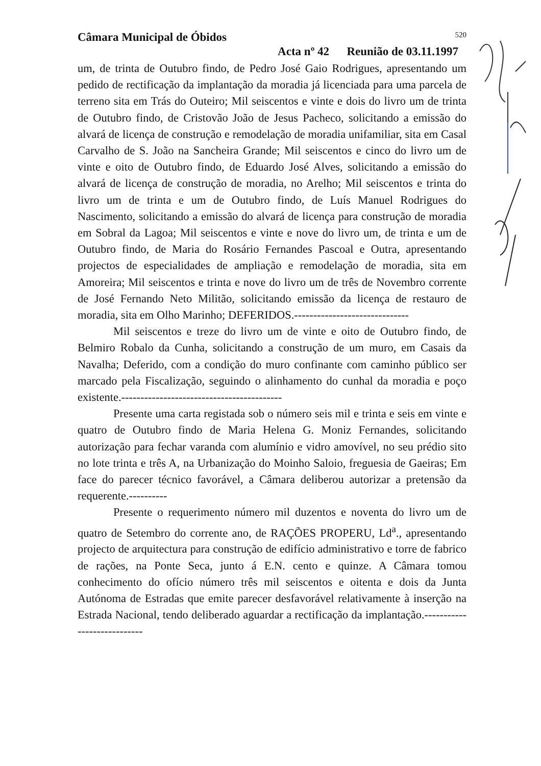Câmara Municipal de Óbidos 520
Acta nº 42 Reunião de 03.11.1997
um, de trinta de Outubro findo, de Pedro José Gaio Rodrigues, apresentando um pedido de rectificação da implantação da moradia já licenciada para uma parcela de terreno sita em Trás do Outeiro; Mil seiscentos e vinte e dois do livro um de trinta de Outubro findo, de Cristovão João de Jesus Pacheco, solicitando a emissão do alvará de licença de construção e remodelação de moradia unifamiliar, sita em Casal Carvalho de S. João na Sancheira Grande; Mil seiscentos e cinco do livro um de vinte e oito de Outubro findo, de Eduardo José Alves, solicitando a emissão do alvará de licença de construção de moradia, no Arelho; Mil seiscentos e trinta do livro um de trinta e um de Outubro findo, de Luís Manuel Rodrigues do Nascimento, solicitando a emissão do alvará de licença para construção de moradia em Sobral da Lagoa; Mil seiscentos e vinte e nove do livro um, de trinta e um de Outubro findo, de Maria do Rosário Fernandes Pascoal e Outra, apresentando projectos de especialidades de ampliação e remodelação de moradia, sita em Amoreira; Mil seiscentos e trinta e nove do livro um de três de Novembro corrente de José Fernando Neto Militão, solicitando emissão da licença de restauro de moradia, sita em Olho Marinho; DEFERIDOS.------------------------------
Mil seiscentos e treze do livro um de vinte e oito de Outubro findo, de Belmiro Robalo da Cunha, solicitando a construção de um muro, em Casais da Navalha; Deferido, com a condição do muro confinante com caminho público ser marcado pela Fiscalização, seguindo o alinhamento do cunhal da moradia e poço existente.------------------------------------------
Presente uma carta registada sob o número seis mil e trinta e seis em vinte e quatro de Outubro findo de Maria Helena G. Moniz Fernandes, solicitando autorização para fechar varanda com alumínio e vidro amovível, no seu prédio sito no lote trinta e três A, na Urbanização do Moinho Saloio, freguesia de Gaeiras; Em face do parecer técnico favorável, a Câmara deliberou autorizar a pretensão da requerente.----------
Presente o requerimento número mil duzentos e noventa do livro um de quatro de Setembro do corrente ano, de RAÇÕES PROPERU, Ld<sup>a</sup>., apresentando projecto de arquitectura para construção de edifício administrativo e torre de fabrico de rações, na Ponte Seca, junto á E.N. cento e quinze. A Câmara tomou conhecimento do ofício número três mil seiscentos e oitenta e dois da Junta Autónoma de Estradas que emite parecer desfavorável relativamente à inserção na Estrada Nacional, tendo deliberado aguardar a rectificação da implantação.----------------------------